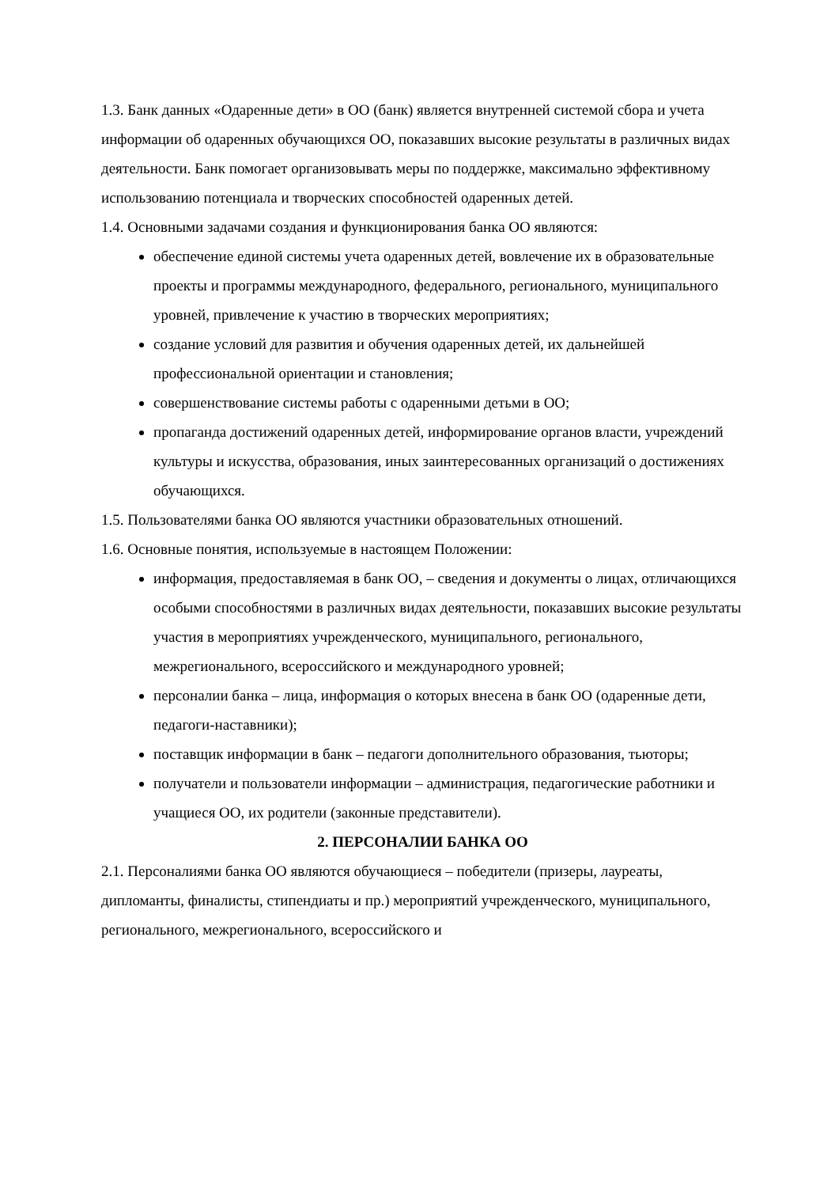1.3. Банк данных «Одаренные дети» в ОО (банк) является внутренней системой сбора и учета информации об одаренных обучающихся ОО, показавших высокие результаты в различных видах деятельности. Банк помогает организовывать меры по поддержке, максимально эффективному использованию потенциала и творческих способностей одаренных детей.
1.4. Основными задачами создания и функционирования банка ОО являются:
обеспечение единой системы учета одаренных детей, вовлечение их в образовательные проекты и программы международного, федерального, регионального, муниципального уровней, привлечение к участию в творческих мероприятиях;
создание условий для развития и обучения одаренных детей, их дальнейшей профессиональной ориентации и становления;
совершенствование системы работы с одаренными детьми в ОО;
пропаганда достижений одаренных детей, информирование органов власти, учреждений культуры и искусства, образования, иных заинтересованных организаций о достижениях обучающихся.
1.5. Пользователями банка ОО являются участники образовательных отношений.
1.6. Основные понятия, используемые в настоящем Положении:
информация, предоставляемая в банк ОО, – сведения и документы о лицах, отличающихся особыми способностями в различных видах деятельности, показавших высокие результаты участия в мероприятиях учрежденческого, муниципального, регионального, межрегионального, всероссийского и международного уровней;
персоналии банка – лица, информация о которых внесена в банк ОО (одаренные дети, педагоги-наставники);
поставщик информации в банк – педагоги дополнительного образования, тьюторы;
получатели и пользователи информации – администрация, педагогические работники и учащиеся ОО, их родители (законные представители).
2. ПЕРСОНАЛИИ БАНКА ОО
2.1. Персоналиями банка ОО являются обучающиеся – победители (призеры, лауреаты, дипломанты, финалисты, стипендиаты и пр.) мероприятий учрежденческого, муниципального, регионального, межрегионального, всероссийского и